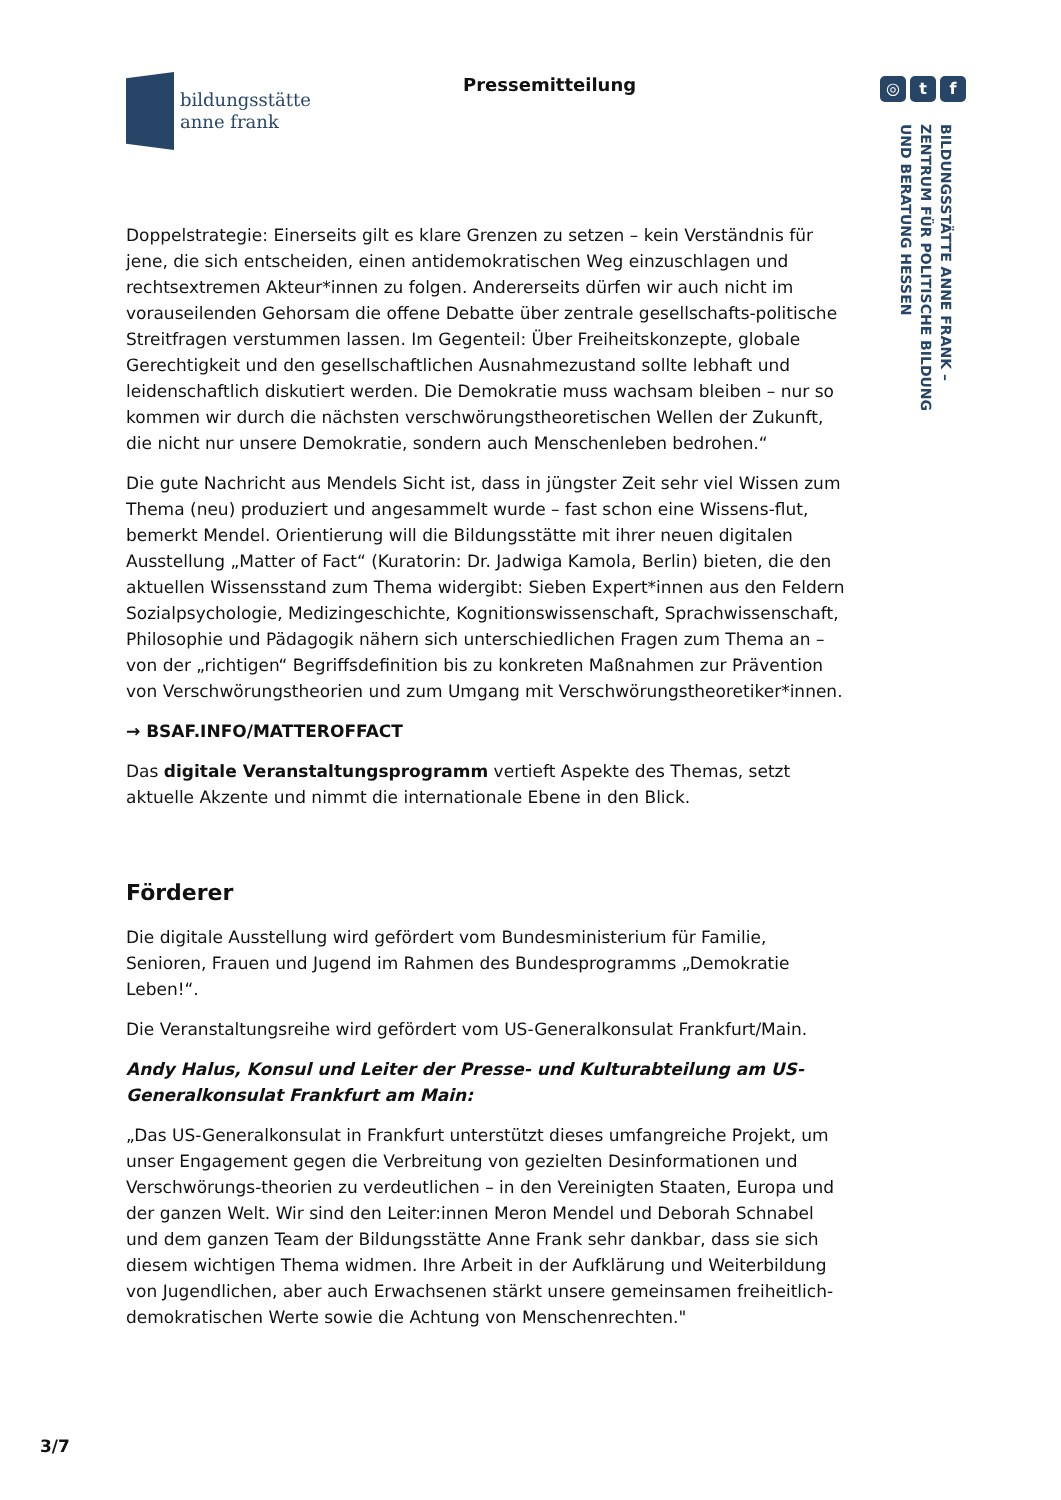bildungsstätte
anne frank
Pressemitteilung ◎ t f
BILDUNGSSTÄTTE ANNE FRANK –
ZENTRUM FÜR POLITISCHE BILDUNG
UND BERATUNG HESSEN
Doppelstrategie: Einerseits gilt es klare Grenzen zu setzen – kein Verständnis für jene, die sich entscheiden, einen antidemokratischen Weg einzuschlagen und rechtsextremen Akteur*innen zu folgen. Andererseits dürfen wir auch nicht im vorauseilenden Gehorsam die offene Debatte über zentrale gesellschafts-politische Streitfragen verstummen lassen. Im Gegenteil: Über Freiheitskonzepte, globale Gerechtigkeit und den gesellschaftlichen Ausnahmezustand sollte lebhaft und leidenschaftlich diskutiert werden. Die Demokratie muss wachsam bleiben – nur so kommen wir durch die nächsten verschwörungstheoretischen Wellen der Zukunft, die nicht nur unsere Demokratie, sondern auch Menschenleben bedrohen.“
Die gute Nachricht aus Mendels Sicht ist, dass in jüngster Zeit sehr viel Wissen zum Thema (neu) produziert und angesammelt wurde – fast schon eine Wissens-flut, bemerkt Mendel. Orientierung will die Bildungsstätte mit ihrer neuen digitalen Ausstellung „Matter of Fact“ (Kuratorin: Dr. Jadwiga Kamola, Berlin) bieten, die den aktuellen Wissensstand zum Thema widergibt: Sieben Expert*innen aus den Feldern Sozialpsychologie, Medizingeschichte, Kognitionswissenschaft, Sprachwissenschaft, Philosophie und Pädagogik nähern sich unterschiedlichen Fragen zum Thema an – von der „richtigen“ Begriffsdefinition bis zu konkreten Maßnahmen zur Prävention von Verschwörungstheorien und zum Umgang mit Verschwörungstheoretiker*innen.
→ BSAF.INFO/MATTEROFFACT
Das digitale Veranstaltungsprogramm vertieft Aspekte des Themas, setzt aktuelle Akzente und nimmt die internationale Ebene in den Blick.
Förderer
Die digitale Ausstellung wird gefördert vom Bundesministerium für Familie, Senioren, Frauen und Jugend im Rahmen des Bundesprogramms „Demokratie Leben!“.
Die Veranstaltungsreihe wird gefördert vom US-Generalkonsulat Frankfurt/Main.
Andy Halus, Konsul und Leiter der Presse- und Kulturabteilung am US-Generalkonsulat Frankfurt am Main:
„Das US-Generalkonsulat in Frankfurt unterstützt dieses umfangreiche Projekt, um unser Engagement gegen die Verbreitung von gezielten Desinformationen und Verschwörungs-theorien zu verdeutlichen – in den Vereinigten Staaten, Europa und der ganzen Welt. Wir sind den Leiter:innen Meron Mendel und Deborah Schnabel und dem ganzen Team der Bildungsstätte Anne Frank sehr dankbar, dass sie sich diesem wichtigen Thema widmen. Ihre Arbeit in der Aufklärung und Weiterbildung von Jugendlichen, aber auch Erwachsenen stärkt unsere gemeinsamen freiheitlich-demokratischen Werte sowie die Achtung von Menschenrechten."
3/7